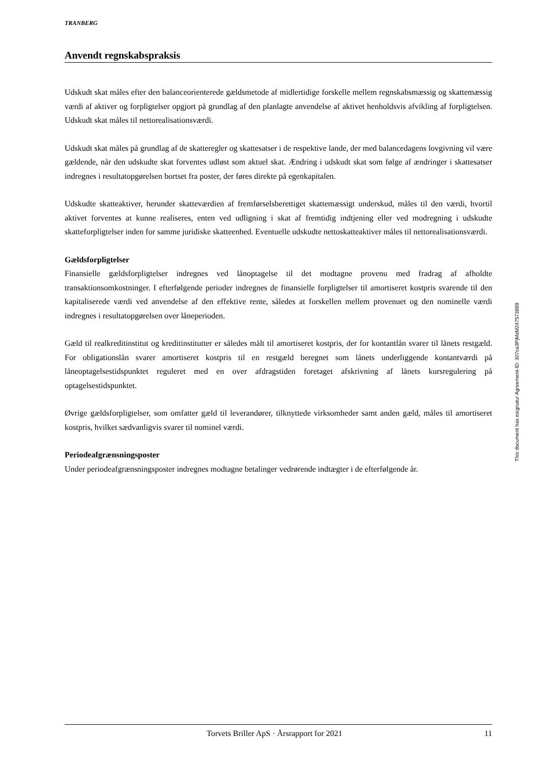TRANBERG
Anvendt regnskabspraksis
Udskudt skat måles efter den balanceorienterede gældsmetode af midlertidige forskelle mellem regnskabsmæssig og skattemæssig værdi af aktiver og forpligtelser opgjort på grundlag af den planlagte anvendelse af aktivet henholdsvis afvikling af forpligtelsen. Udskudt skat måles til nettorealisationsværdi.
Udskudt skat måles på grundlag af de skatteregler og skattesatser i de respektive lande, der med balancedagens lovgivning vil være gældende, når den udskudte skat forventes udløst som aktuel skat. Ændring i udskudt skat som følge af ændringer i skattesatser indregnes i resultatopgørelsen bortset fra poster, der føres direkte på egenkapitalen.
Udskudte skatteaktiver, herunder skatteværdien af fremførselsberettiget skattemæssigt underskud, måles til den værdi, hvortil aktivet forventes at kunne realiseres, enten ved udligning i skat af fremtidig indtjening eller ved modregning i udskudte skatteforpligtelser inden for samme juridiske skatteenhed. Eventuelle udskudte nettoskatteaktiver måles til nettorealisationsværdi.
Gældsforpligtelser
Finansielle gældsforpligtelser indregnes ved lånoptagelse til det modtagne provenu med fradrag af afholdte transaktionsomkostninger. I efterfølgende perioder indregnes de finansielle forpligtelser til amortiseret kostpris svarende til den kapitaliserede værdi ved anvendelse af den effektive rente, således at forskellen mellem provenuet og den nominelle værdi indregnes i resultatopgørelsen over låneperioden.
Gæld til realkreditinstitut og kreditinstitutter er således målt til amortiseret kostpris, der for kontantlån svarer til lånets restgæld. For obligationslån svarer amortiseret kostpris til en restgæld beregnet som lånets underliggende kontantværdi på låneoptagelsestidspunktet reguleret med en over afdragstiden foretaget afskrivning af lånets kursregulering på optagelsestidspunktet.
Øvrige gældsforpligtelser, som omfatter gæld til leverandører, tilknyttede virksomheder samt anden gæld, måles til amortiseret kostpris, hvilket sædvanligvis svarer til nominel værdi.
Periodeafgrænsningsposter
Under periodeafgrænsningsposter indregnes modtagne betalinger vedrørende indtægter i de efterfølgende år.
This document has esignatur Agreement-ID: 307ca3PjMzM247573889
Torvets Briller ApS · Årsrapport for 2021 11